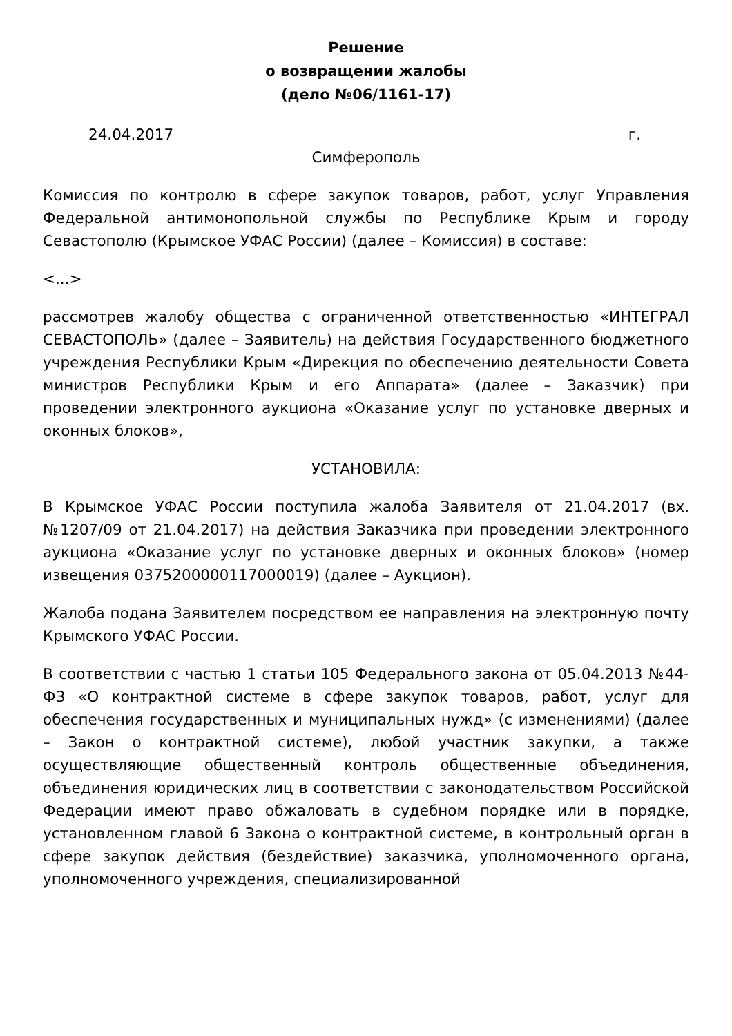Решение
о возвращении жалобы
(дело №06/1161-17)
24.04.2017 г.
Симферополь
Комиссия по контролю в сфере закупок товаров, работ, услуг Управления Федеральной антимонопольной службы по Республике Крым и городу Севастополю (Крымское УФАС России) (далее – Комиссия) в составе:
<...>
рассмотрев жалобу общества с ограниченной ответственностью «ИНТЕГРАЛ СЕВАСТОПОЛЬ» (далее – Заявитель) на действия Государственного бюджетного учреждения Республики Крым «Дирекция по обеспечению деятельности Совета министров Республики Крым и его Аппарата» (далее – Заказчик) при проведении электронного аукциона «Оказание услуг по установке дверных и оконных блоков»,
УСТАНОВИЛА:
В Крымское УФАС России поступила жалоба Заявителя от 21.04.2017 (вх. №1207/09 от 21.04.2017) на действия Заказчика при проведении электронного аукциона «Оказание услуг по установке дверных и оконных блоков» (номер извещения 0375200000117000019) (далее – Аукцион).
Жалоба подана Заявителем посредством ее направления на электронную почту Крымского УФАС России.
В соответствии с частью 1 статьи 105 Федерального закона от 05.04.2013 №44-ФЗ «О контрактной системе в сфере закупок товаров, работ, услуг для обеспечения государственных и муниципальных нужд» (с изменениями) (далее – Закон о контрактной системе), любой участник закупки, а также осуществляющие общественный контроль общественные объединения, объединения юридических лиц в соответствии с законодательством Российской Федерации имеют право обжаловать в судебном порядке или в порядке, установленном главой 6 Закона о контрактной системе, в контрольный орган в сфере закупок действия (бездействие) заказчика, уполномоченного органа, уполномоченного учреждения, специализированной